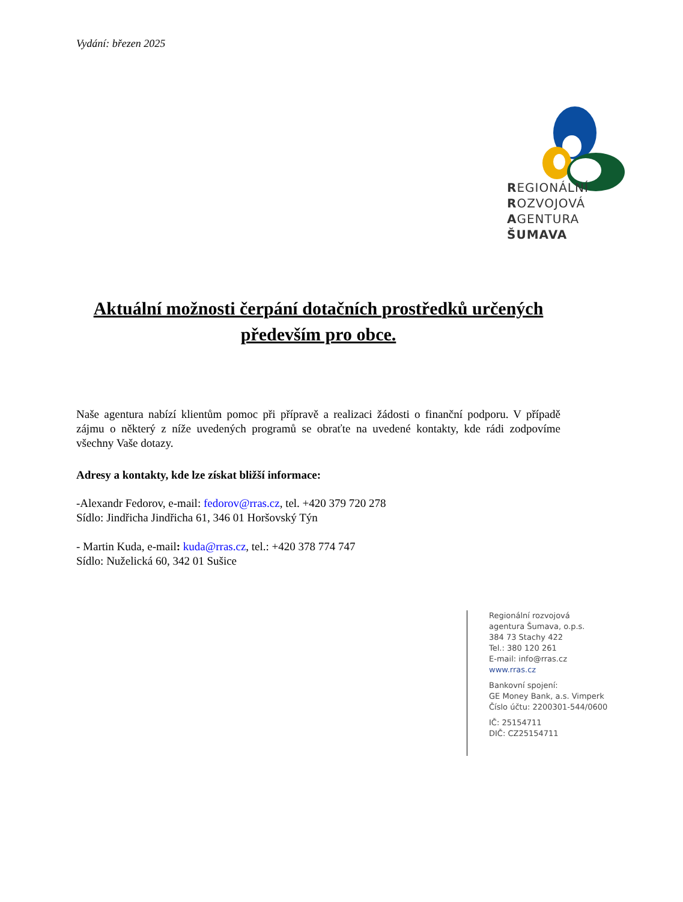Vydání: březen 2025
REGIONÁLNÍ
ROZVOJOVÁ
AGENTURA
ŠUMAVA
Aktuální možnosti čerpání dotačních prostředků určených především pro obce.
Naše agentura nabízí klientům pomoc při přípravě a realizaci žádosti o finanční podporu. V případě zájmu o některý z níže uvedených programů se obraťte na uvedené kontakty, kde rádi zodpovíme všechny Vaše dotazy.
Adresy a kontakty, kde lze získat bližší informace:
-Alexandr Fedorov, e-mail: fedorov@rras.cz, tel. +420 379 720 278
Sídlo: Jindřicha Jindřicha 61, 346 01 Horšovský Týn
- Martin Kuda, e-mail: kuda@rras.cz, tel.: +420 378 774 747
Sídlo: Nuželická 60, 342 01 Sušice
Regionální rozvojová
agentura Šumava, o.p.s.
384 73 Stachy 422
Tel.: 380 120 261
E-mail: info@rras.cz
www.rras.cz
Bankovní spojení:
GE Money Bank, a.s. Vimperk
Číslo účtu: 2200301-544/0600
IČ: 25154711
DIČ: CZ25154711